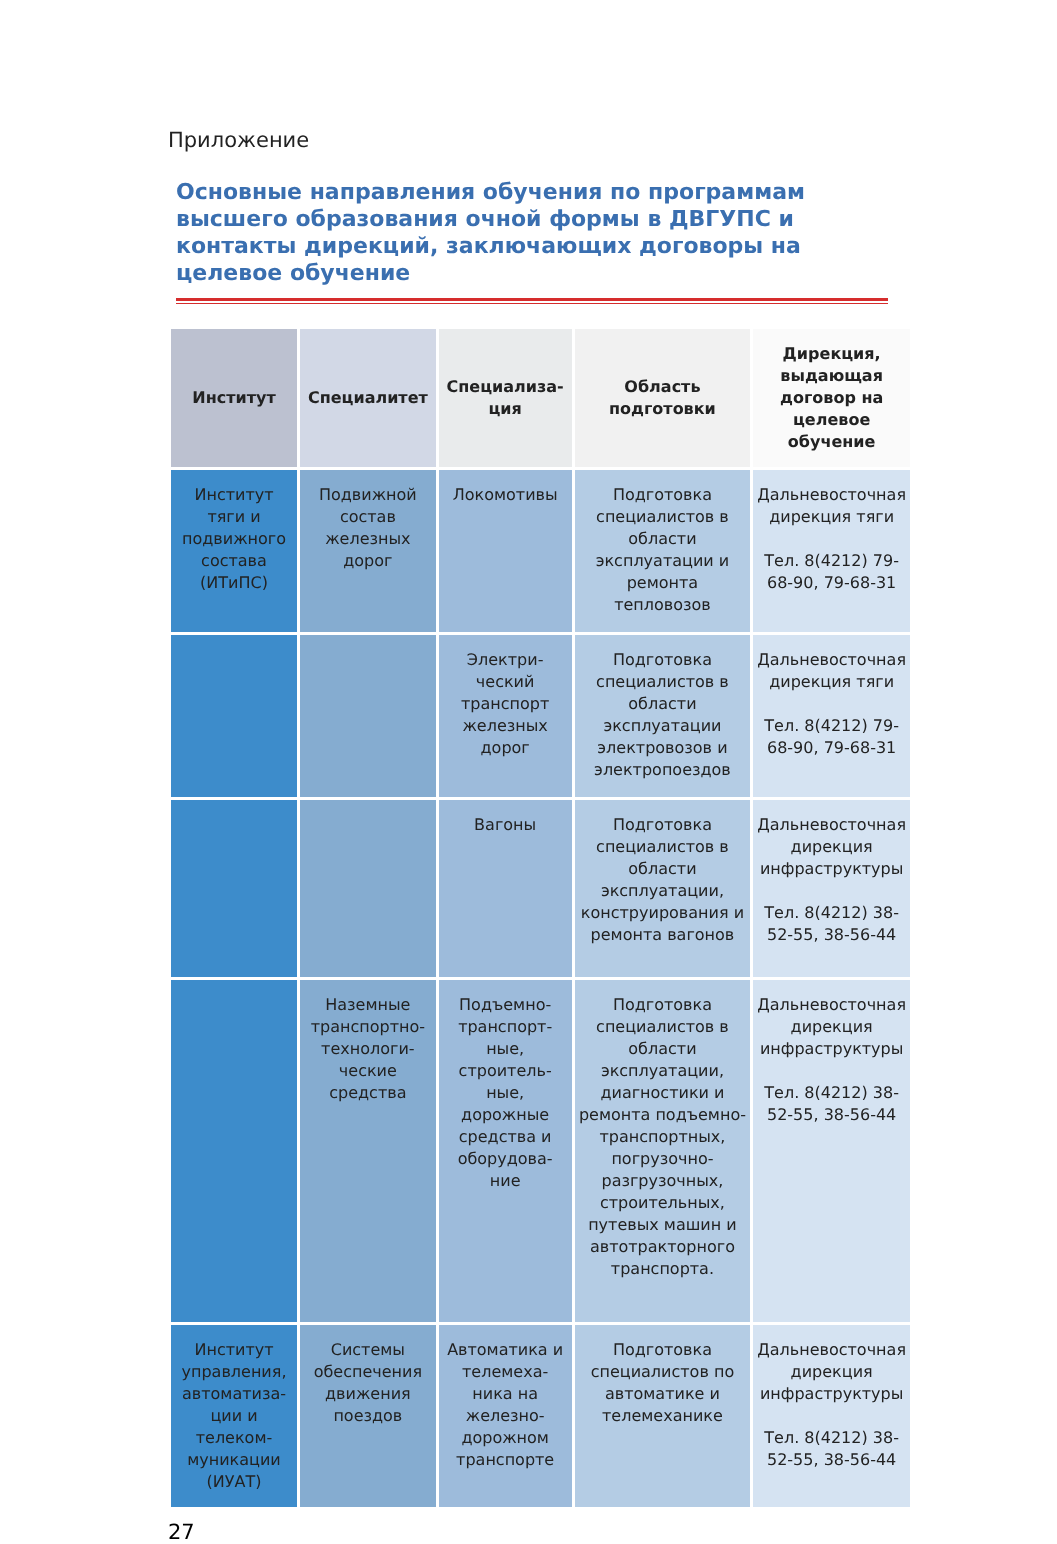Приложение
Основные направления обучения по программам высшего образования очной формы в ДВГУПС и контакты дирекций, заключающих договоры на целевое обучение
| Институт | Специалитет | Специализа-ция | Область подготовки | Дирекция, выдающая договор на целевое обучение |
| --- | --- | --- | --- | --- |
| Институт тяги и подвижного состава (ИТиПС) | Подвижной состав железных дорог | Локомотивы | Подготовка специалистов в области эксплуатации и ремонта тепловозов | Дальневосточная дирекция тяги Тел. 8(4212) 79-68-90, 79-68-31 |
| | | Электри-ческий транспорт железных дорог | Подготовка специалистов в области эксплуатации электровозов и электропоездов | Дальневосточная дирекция тяги Тел. 8(4212) 79-68-90, 79-68-31 |
| | | Вагоны | Подготовка специалистов в области эксплуатации, конструирования и ремонта вагонов | Дальневосточная дирекция инфраструктуры Тел. 8(4212) 38-52-55, 38-56-44 |
| | Наземные транспортно-технологи-ческие средства | Подъемно-транспорт-ные, строитель-ные, дорожные средства и оборудова-ние | Подготовка специалистов в области эксплуатации, диагностики и ремонта подъемно-транспортных, погрузочно-разгрузочных, строительных, путевых машин и автотракторного транспорта. | Дальневосточная дирекция инфраструктуры Тел. 8(4212) 38-52-55, 38-56-44 |
| Институт управления, автоматиза-ции и телеком-муникации (ИУАТ) | Системы обеспечения движения поездов | Автоматика и телемеха-ника на железно-дорожном транспорте | Подготовка специалистов по автоматике и телемеханике | Дальневосточная дирекция инфраструктуры Тел. 8(4212) 38-52-55, 38-56-44 |
27